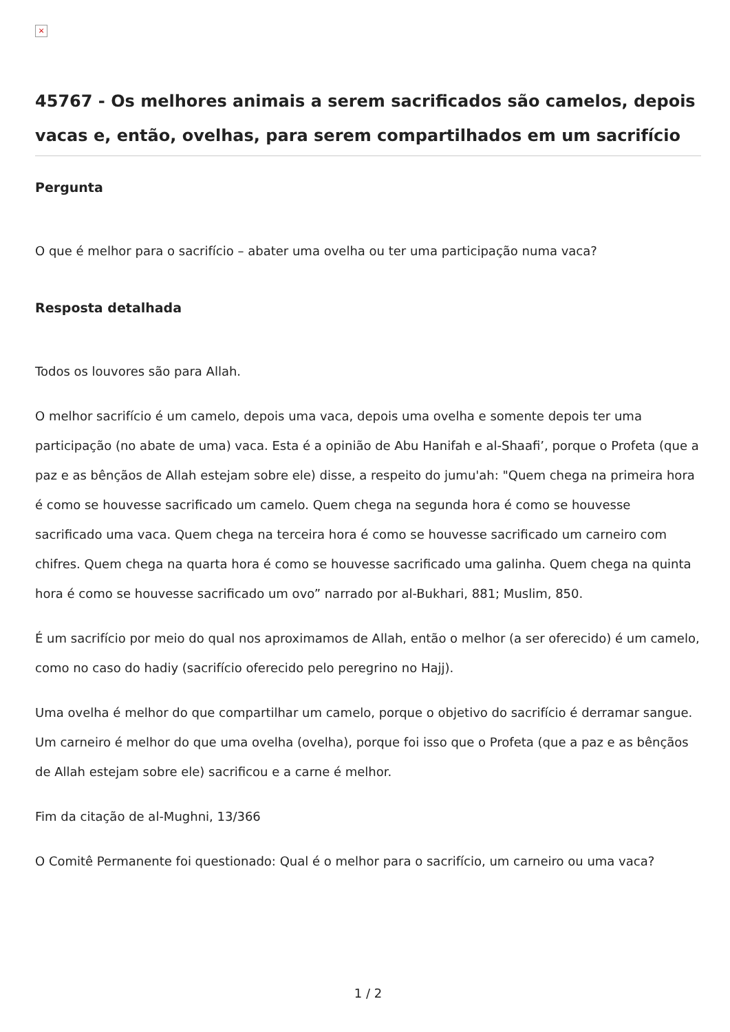×
45767 - Os melhores animais a serem sacrificados são camelos, depois vacas e, então, ovelhas, para serem compartilhados em um sacrifício
Pergunta
O que é melhor para o sacrifício – abater uma ovelha ou ter uma participação numa vaca?
Resposta detalhada
Todos os louvores são para Allah.
O melhor sacrifício é um camelo, depois uma vaca, depois uma ovelha e somente depois ter uma participação (no abate de uma) vaca. Esta é a opinião de Abu Hanifah e al-Shaafi’, porque o Profeta (que a paz e as bênçãos de Allah estejam sobre ele) disse, a respeito do jumu'ah: "Quem chega na primeira hora é como se houvesse sacrificado um camelo. Quem chega na segunda hora é como se houvesse sacrificado uma vaca. Quem chega na terceira hora é como se houvesse sacrificado um carneiro com chifres. Quem chega na quarta hora é como se houvesse sacrificado uma galinha. Quem chega na quinta hora é como se houvesse sacrificado um ovo” narrado por al-Bukhari, 881; Muslim, 850.
É um sacrifício por meio do qual nos aproximamos de Allah, então o melhor (a ser oferecido) é um camelo, como no caso do hadiy (sacrifício oferecido pelo peregrino no Hajj).
Uma ovelha é melhor do que compartilhar um camelo, porque o objetivo do sacrifício é derramar sangue. Um carneiro é melhor do que uma ovelha (ovelha), porque foi isso que o Profeta (que a paz e as bênçãos de Allah estejam sobre ele) sacrificou e a carne é melhor.
Fim da citação de al-Mughni, 13/366
O Comitê Permanente foi questionado: Qual é o melhor para o sacrifício, um carneiro ou uma vaca?
1 / 2